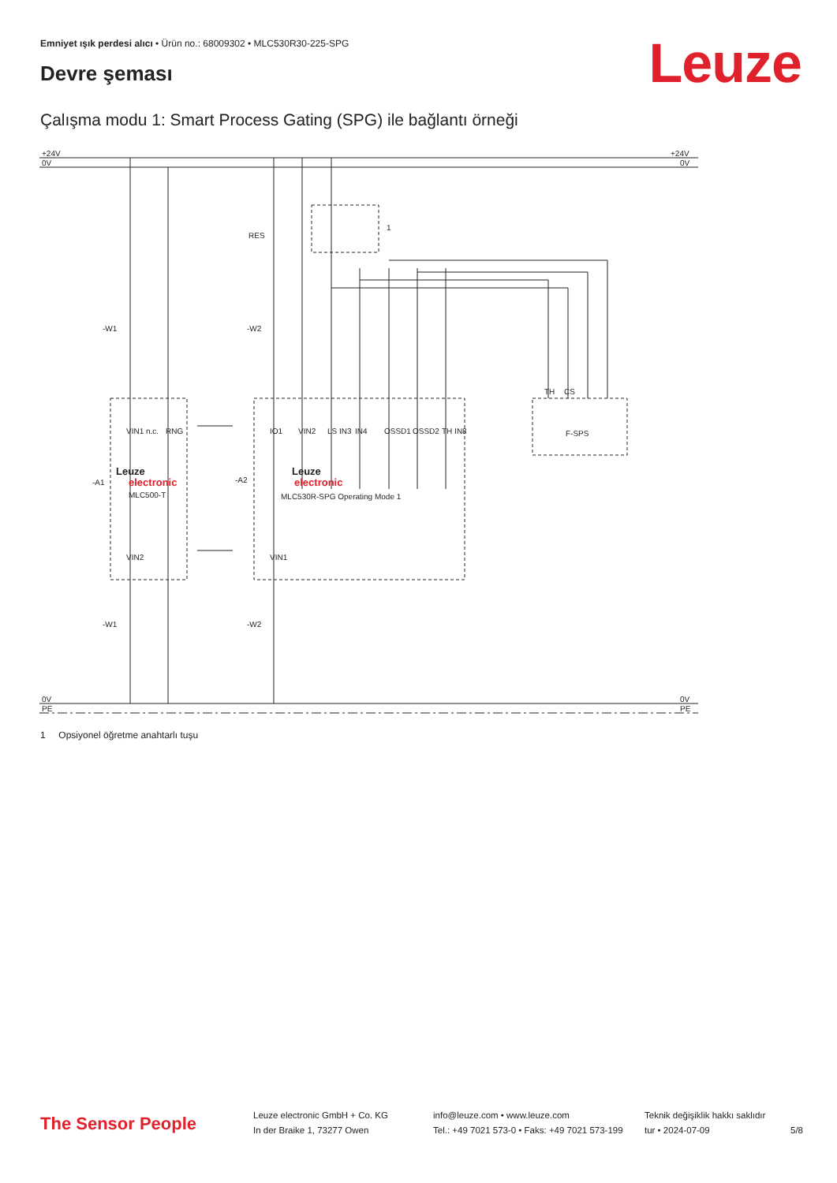Emniyet ışık perdesi alıcı • Ürün no.: 68009302 • MLC530R30-225-SPG
Leuze Devre şeması
Çalışma modu 1: Smart Process Gating (SPG) ile bağlantı örneği
+24V
0V
+24V
0V
0V
PE
0V
PE
RES
1
-W1
-W2
-A1
-A2
-W1
-W2
F-SPS
Leuze
electronic
MLC500-T
Leuze
electronic
MLC530R-SPG Operating Mode 1
VIN1
n.c.
RNG
IO1
VIN2
LS IN3
IN4
OSSD1
OSSD2
TH IN8
VIN2
VIN1
TH
CS
1 Opsiyonel öğretme anahtarlı tuşu
The Sensor People
Leuze electronic GmbH + Co. KG
In der Braike 1, 73277 Owen
info@leuze.com • www.leuze.com
Tel.: +49 7021 573-0 • Faks: +49 7021 573-199
Teknik değişiklik hakkı saklıdır
tur • 2024-07-09
5/8